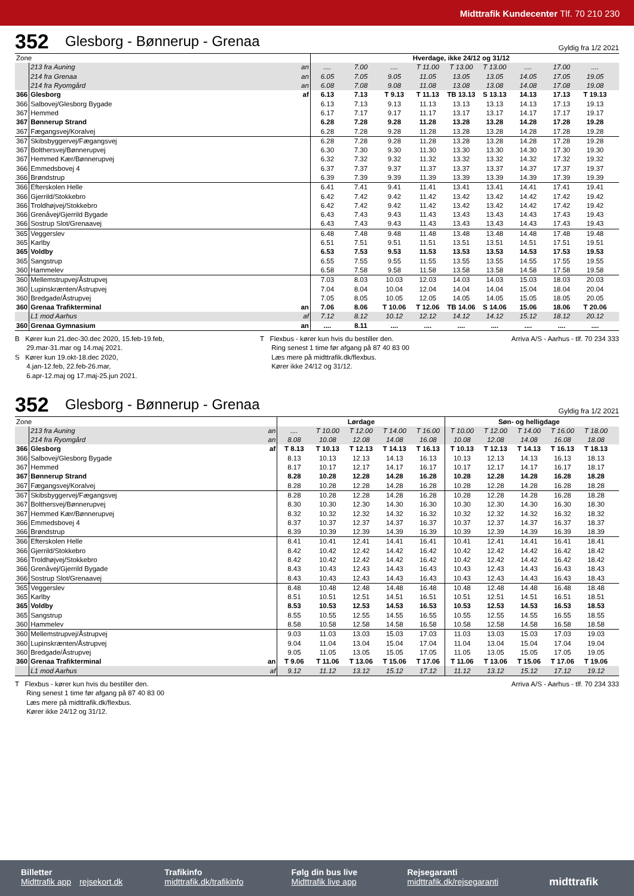Midttrafik Kundecenter Tlf. 70 210 230
352 Glesborg - Bønnerup - Grenaa Gyldig fra 1/2 2021
| Zone | | | Hverdage, ikke 24/12 og 31/12 | | | | | | | | | |
| | 213 fra Auning | an | .... | 7.00 | .... | T 11.00 | T 13.00 | T 13.00 | .... | 17.00 | .... | |
| | 214 fra Grenaa | an | 6.05 | 7.05 | 9.05 | 11.05 | 13.05 | 13.05 | 14.05 | 17.05 | 19.05 | |
| | 214 fra Ryomgård | an | 6.08 | 7.08 | 9.08 | 11.08 | 13.08 | 13.08 | 14.08 | 17.08 | 19.08 | |
| 366 | Glesborg | af | 6.13 | 7.13 | T 9.13 | T 11.13 | TB 13.13 | S 13.13 | 14.13 | 17.13 | T 19.13 | |
| 366 | Salbovej/Glesborg Bygade | | 6.13 | 7.13 | 9.13 | 11.13 | 13.13 | 13.13 | 14.13 | 17.13 | 19.13 | |
| 367 | Hemmed | | 6.17 | 7.17 | 9.17 | 11.17 | 13.17 | 13.17 | 14.17 | 17.17 | 19.17 | |
| 367 | Bønnerup Strand | | 6.28 | 7.28 | 9.28 | 11.28 | 13.28 | 13.28 | 14.28 | 17.28 | 19.28 | |
| 367 | Fægangsvej/Koralvej | | 6.28 | 7.28 | 9.28 | 11.28 | 13.28 | 13.28 | 14.28 | 17.28 | 19.28 | |
| 367 | Skibsbyggervej/Fægangsvej | | 6.28 | 7.28 | 9.28 | 11.28 | 13.28 | 13.28 | 14.28 | 17.28 | 19.28 | |
| 367 | Bolthersvej/Bønnerupvej | | 6.30 | 7.30 | 9.30 | 11.30 | 13.30 | 13.30 | 14.30 | 17.30 | 19.30 | |
| 367 | Hemmed Kær/Bønnerupvej | | 6.32 | 7.32 | 9.32 | 11.32 | 13.32 | 13.32 | 14.32 | 17.32 | 19.32 | |
| 366 | Emmedsbovej 4 | | 6.37 | 7.37 | 9.37 | 11.37 | 13.37 | 13.37 | 14.37 | 17.37 | 19.37 | |
| 366 | Brøndstrup | | 6.39 | 7.39 | 9.39 | 11.39 | 13.39 | 13.39 | 14.39 | 17.39 | 19.39 | |
| 366 | Efterskolen Helle | | 6.41 | 7.41 | 9.41 | 11.41 | 13.41 | 13.41 | 14.41 | 17.41 | 19.41 | |
| 366 | Gjerrild/Stokkebro | | 6.42 | 7.42 | 9.42 | 11.42 | 13.42 | 13.42 | 14.42 | 17.42 | 19.42 | |
| 366 | Troldhøjvej/Stokkebro | | 6.42 | 7.42 | 9.42 | 11.42 | 13.42 | 13.42 | 14.42 | 17.42 | 19.42 | |
| 366 | Grenåvej/Gjerrild Bygade | | 6.43 | 7.43 | 9.43 | 11.43 | 13.43 | 13.43 | 14.43 | 17.43 | 19.43 | |
| 366 | Sostrup Slot/Grenaavej | | 6.43 | 7.43 | 9.43 | 11.43 | 13.43 | 13.43 | 14.43 | 17.43 | 19.43 | |
| 365 | Veggerslev | | 6.48 | 7.48 | 9.48 | 11.48 | 13.48 | 13.48 | 14.48 | 17.48 | 19.48 | |
| 365 | Karlby | | 6.51 | 7.51 | 9.51 | 11.51 | 13.51 | 13.51 | 14.51 | 17.51 | 19.51 | |
| 365 | Voldby | | 6.53 | 7.53 | 9.53 | 11.53 | 13.53 | 13.53 | 14.53 | 17.53 | 19.53 | |
| 365 | Sangstrup | | 6.55 | 7.55 | 9.55 | 11.55 | 13.55 | 13.55 | 14.55 | 17.55 | 19.55 | |
| 360 | Hammelev | | 6.58 | 7.58 | 9.58 | 11.58 | 13.58 | 13.58 | 14.58 | 17.58 | 19.58 | |
| 360 | Mellemstrupvej/Åstrupvej | | 7.03 | 8.03 | 10.03 | 12.03 | 14.03 | 14.03 | 15.03 | 18.03 | 20.03 | |
| 360 | Lupinskrænten/Åstrupvej | | 7.04 | 8.04 | 10.04 | 12.04 | 14.04 | 14.04 | 15.04 | 18.04 | 20.04 | |
| 360 | Bredgade/Åstrupvej | | 7.05 | 8.05 | 10.05 | 12.05 | 14.05 | 14.05 | 15.05 | 18.05 | 20.05 | |
| 360 | Grenaa Trafikterminal | an | 7.06 | 8.06 | T 10.06 | T 12.06 | TB 14.06 | S 14.06 | 15.06 | 18.06 | T 20.06 | |
| | L1 mod Aarhus | af | 7.12 | 8.12 | 10.12 | 12.12 | 14.12 | 14.12 | 15.12 | 18.12 | 20.12 | |
| 360 | Grenaa Gymnasium | an | .... | 8.11 | .... | .... | .... | .... | .... | .... | .... | |
B Kører kun 21.dec-30.dec 2020, 15.feb-19.feb,
29.mar-31.mar og 14.maj 2021.
S Kører kun 19.okt-18.dec 2020,
4.jan-12.feb, 22.feb-26.mar,
6.apr-12.maj og 17.maj-25.jun 2021.
T Flexbus - kører kun hvis du bestiller den.
Ring senest 1 time før afgang på 87 40 83 00
Læs mere på midttrafik.dk/flexbus.
Kører ikke 24/12 og 31/12.
Arriva A/S - Aarhus - tlf. 70 234 333
352 Glesborg - Bønnerup - Grenaa Gyldig fra 1/2 2021
| Zone | | | Lørdage | | | | | Søn- og helligdage | | | | | |
| | 213 fra Auning | an | .... | T 10.00 | T 12.00 | T 14.00 | T 16.00 | T 10.00 | T 12.00 | T 14.00 | T 16.00 | T 18.00 | |
| | 214 fra Ryomgård | an | 8.08 | 10.08 | 12.08 | 14.08 | 16.08 | 10.08 | 12.08 | 14.08 | 16.08 | 18.08 | |
| 366 | Glesborg | af | T 8.13 | T 10.13 | T 12.13 | T 14.13 | T 16.13 | T 10.13 | T 12.13 | T 14.13 | T 16.13 | T 18.13 | |
| 366 | Salbovej/Glesborg Bygade | | 8.13 | 10.13 | 12.13 | 14.13 | 16.13 | 10.13 | 12.13 | 14.13 | 16.13 | 18.13 | |
| 367 | Hemmed | | 8.17 | 10.17 | 12.17 | 14.17 | 16.17 | 10.17 | 12.17 | 14.17 | 16.17 | 18.17 | |
| 367 | Bønnerup Strand | | 8.28 | 10.28 | 12.28 | 14.28 | 16.28 | 10.28 | 12.28 | 14.28 | 16.28 | 18.28 | |
| 367 | Fægangsvej/Koralvej | | 8.28 | 10.28 | 12.28 | 14.28 | 16.28 | 10.28 | 12.28 | 14.28 | 16.28 | 18.28 | |
| 367 | Skibsbyggervej/Fægangsvej | | 8.28 | 10.28 | 12.28 | 14.28 | 16.28 | 10.28 | 12.28 | 14.28 | 16.28 | 18.28 | |
| 367 | Bolthersvej/Bønnerupvej | | 8.30 | 10.30 | 12.30 | 14.30 | 16.30 | 10.30 | 12.30 | 14.30 | 16.30 | 18.30 | |
| 367 | Hemmed Kær/Bønnerupvej | | 8.32 | 10.32 | 12.32 | 14.32 | 16.32 | 10.32 | 12.32 | 14.32 | 16.32 | 18.32 | |
| 366 | Emmedsbovej 4 | | 8.37 | 10.37 | 12.37 | 14.37 | 16.37 | 10.37 | 12.37 | 14.37 | 16.37 | 18.37 | |
| 366 | Brøndstrup | | 8.39 | 10.39 | 12.39 | 14.39 | 16.39 | 10.39 | 12.39 | 14.39 | 16.39 | 18.39 | |
| 366 | Efterskolen Helle | | 8.41 | 10.41 | 12.41 | 14.41 | 16.41 | 10.41 | 12.41 | 14.41 | 16.41 | 18.41 | |
| 366 | Gjerrild/Stokkebro | | 8.42 | 10.42 | 12.42 | 14.42 | 16.42 | 10.42 | 12.42 | 14.42 | 16.42 | 18.42 | |
| 366 | Troldhøjvej/Stokkebro | | 8.42 | 10.42 | 12.42 | 14.42 | 16.42 | 10.42 | 12.42 | 14.42 | 16.42 | 18.42 | |
| 366 | Grenåvej/Gjerrild Bygade | | 8.43 | 10.43 | 12.43 | 14.43 | 16.43 | 10.43 | 12.43 | 14.43 | 16.43 | 18.43 | |
| 366 | Sostrup Slot/Grenaavej | | 8.43 | 10.43 | 12.43 | 14.43 | 16.43 | 10.43 | 12.43 | 14.43 | 16.43 | 18.43 | |
| 365 | Veggerslev | | 8.48 | 10.48 | 12.48 | 14.48 | 16.48 | 10.48 | 12.48 | 14.48 | 16.48 | 18.48 | |
| 365 | Karlby | | 8.51 | 10.51 | 12.51 | 14.51 | 16.51 | 10.51 | 12.51 | 14.51 | 16.51 | 18.51 | |
| 365 | Voldby | | 8.53 | 10.53 | 12.53 | 14.53 | 16.53 | 10.53 | 12.53 | 14.53 | 16.53 | 18.53 | |
| 365 | Sangstrup | | 8.55 | 10.55 | 12.55 | 14.55 | 16.55 | 10.55 | 12.55 | 14.55 | 16.55 | 18.55 | |
| 360 | Hammelev | | 8.58 | 10.58 | 12.58 | 14.58 | 16.58 | 10.58 | 12.58 | 14.58 | 16.58 | 18.58 | |
| 360 | Mellemstrupvej/Åstrupvej | | 9.03 | 11.03 | 13.03 | 15.03 | 17.03 | 11.03 | 13.03 | 15.03 | 17.03 | 19.03 | |
| 360 | Lupinskrænten/Åstrupvej | | 9.04 | 11.04 | 13.04 | 15.04 | 17.04 | 11.04 | 13.04 | 15.04 | 17.04 | 19.04 | |
| 360 | Bredgade/Åstrupvej | | 9.05 | 11.05 | 13.05 | 15.05 | 17.05 | 11.05 | 13.05 | 15.05 | 17.05 | 19.05 | |
| 360 | Grenaa Trafikterminal | an | T 9.06 | T 11.06 | T 13.06 | T 15.06 | T 17.06 | T 11.06 | T 13.06 | T 15.06 | T 17.06 | T 19.06 | |
| | L1 mod Aarhus | af | 9.12 | 11.12 | 13.12 | 15.12 | 17.12 | 11.12 | 13.12 | 15.12 | 17.12 | 19.12 | |
T Flexbus - kører kun hvis du bestiller den.
Ring senest 1 time før afgang på 87 40 83 00
Læs mere på midttrafik.dk/flexbus.
Kører ikke 24/12 og 31/12.
Arriva A/S - Aarhus - tlf. 70 234 333
Billetter
Midttrafik app rejsekort.dk
Trafikinfo
midttrafik.dk/trafikinfo
Følg din bus live
Midttrafik live app
Rejsegaranti
midttrafik.dk/rejsegaranti
midttrafik